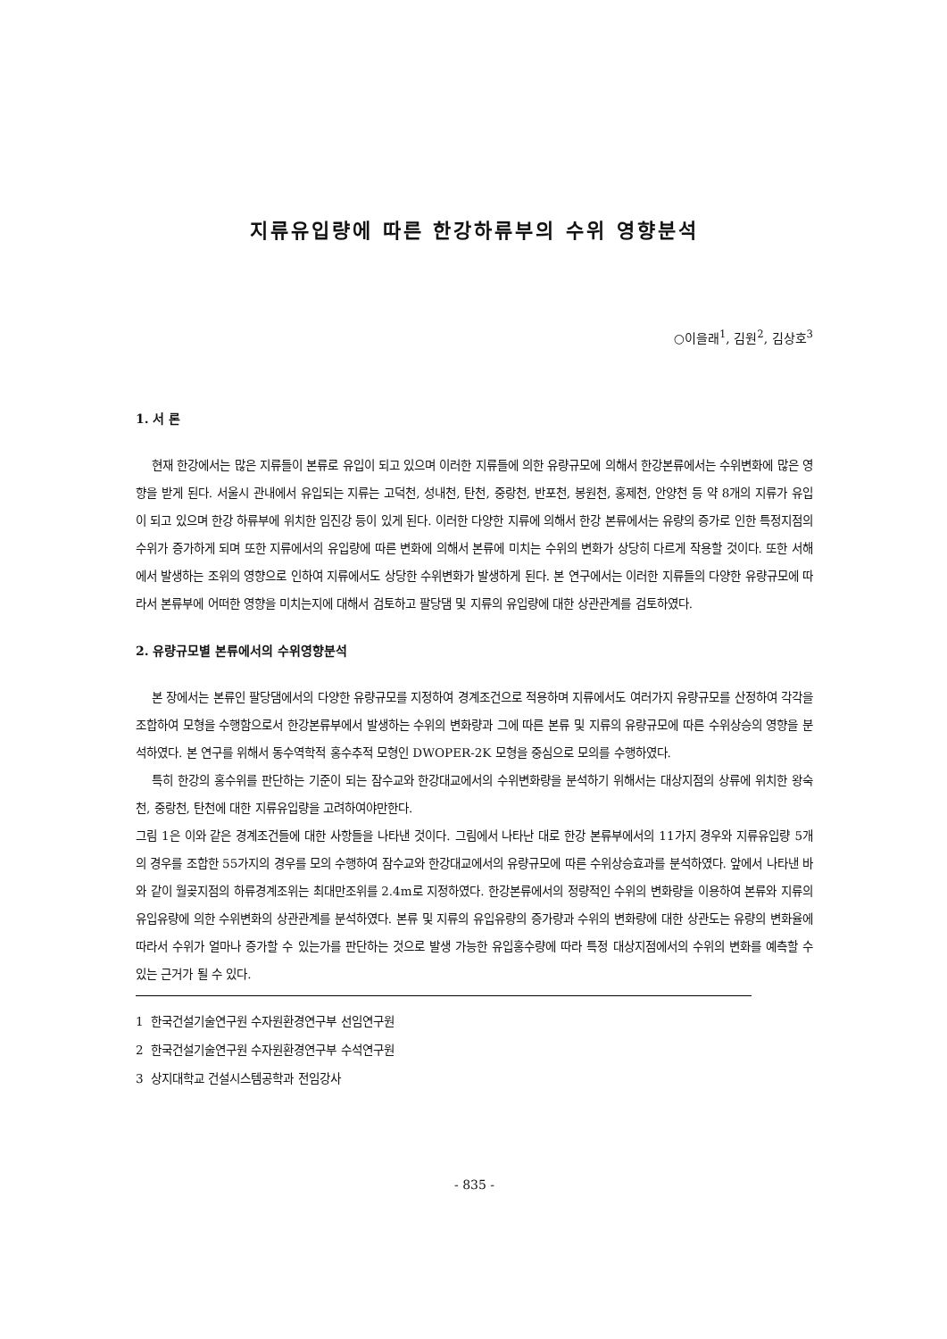지류유입량에 따른 한강하류부의 수위 영향분석
○이을래<sup>1</sup>, 김원<sup>2</sup>, 김상호<sup>3</sup>
1. 서 론
현재 한강에서는 많은 지류들이 본류로 유입이 되고 있으며 이러한 지류들에 의한 유량규모에 의해서 한강본류에서는 수위변화에 많은 영향을 받게 된다. 서울시 관내에서 유입되는 지류는 고덕천, 성내천, 탄천, 중랑천, 반포천, 봉원천, 홍제천, 안양천 등 약 8개의 지류가 유입이 되고 있으며 한강 하류부에 위치한 임진강 등이 있게 된다. 이러한 다양한 지류에 의해서 한강 본류에서는 유량의 증가로 인한 특정지점의 수위가 증가하게 되며 또한 지류에서의 유입량에 따른 변화에 의해서 본류에 미치는 수위의 변화가 상당히 다르게 작용할 것이다. 또한 서해에서 발생하는 조위의 영향으로 인하여 지류에서도 상당한 수위변화가 발생하게 된다. 본 연구에서는 이러한 지류들의 다양한 유량규모에 따라서 본류부에 어떠한 영향을 미치는지에 대해서 검토하고 팔당댐 및 지류의 유입량에 대한 상관관계를 검토하였다.
2. 유량규모별 본류에서의 수위영향분석
본 장에서는 본류인 팔당댐에서의 다양한 유량규모를 지정하여 경계조건으로 적용하며 지류에서도 여러가지 유량규모를 산정하여 각각을 조합하여 모형을 수행함으로서 한강본류부에서 발생하는 수위의 변화량과 그에 따른 본류 및 지류의 유량규모에 따른 수위상승의 영향을 분석하였다. 본 연구를 위해서 동수역학적 홍수추적 모형인 DWOPER-2K 모형을 중심으로 모의를 수행하였다.
특히 한강의 홍수위를 판단하는 기준이 되는 잠수교와 한강대교에서의 수위변화량을 분석하기 위해서는 대상지점의 상류에 위치한 왕숙천, 중랑천, 탄천에 대한 지류유입량을 고려하여야만한다.
그림 1은 이와 같은 경계조건들에 대한 사항들을 나타낸 것이다. 그림에서 나타난 대로 한강 본류부에서의 11가지 경우와 지류유입량 5개의 경우를 조합한 55가지의 경우를 모의 수행하여 잠수교와 한강대교에서의 유량규모에 따른 수위상승효과를 분석하였다. 앞에서 나타낸 바와 같이 월곶지점의 하류경계조위는 최대만조위를 2.4m로 지정하였다. 한강본류에서의 정량적인 수위의 변화량을 이용하여 본류와 지류의 유입유량에 의한 수위변화의 상관관계를 분석하였다. 본류 및 지류의 유입유량의 증가량과 수위의 변화량에 대한 상관도는 유량의 변화율에 따라서 수위가 얼마나 증가할 수 있는가를 판단하는 것으로 발생 가능한 유입홍수량에 따라 특정 대상지점에서의 수위의 변화를 예측할 수 있는 근거가 될 수 있다.
1 한국건설기술연구원 수자원환경연구부 선임연구원
2 한국건설기술연구원 수자원환경연구부 수석연구원
3 상지대학교 건설시스템공학과 전임강사
- 835 -